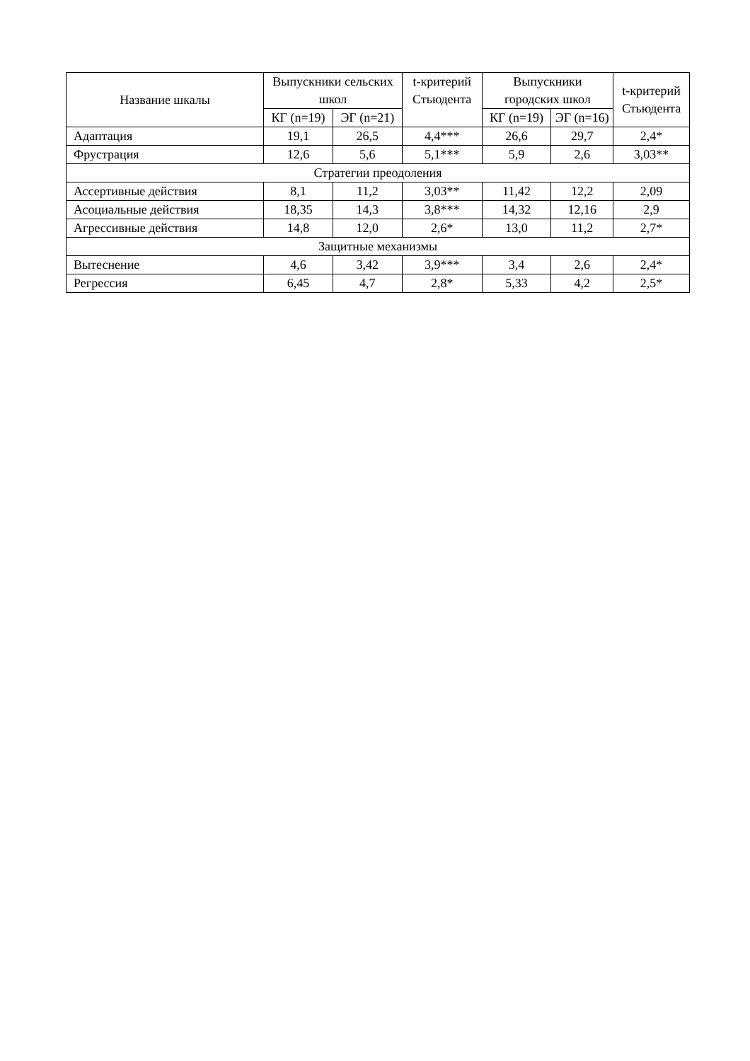| Название шкалы | Выпускники сельских школ | | t-критерий Стьюдента | Выпускники городских школ | | t-критерий Стьюдента |
| --- | --- | --- | --- | --- | --- | --- |
| | КГ (n=19) | ЭГ (n=21) | | КГ (n=19) | ЭГ (n=16) | |
| Адаптация | 19,1 | 26,5 | 4,4*** | 26,6 | 29,7 | 2,4* |
| Фрустрация | 12,6 | 5,6 | 5,1*** | 5,9 | 2,6 | 3,03** |
| Стратегии преодоления | | | | | | |
| Ассертивные действия | 8,1 | 11,2 | 3,03** | 11,42 | 12,2 | 2,09 |
| Асоциальные действия | 18,35 | 14,3 | 3,8*** | 14,32 | 12,16 | 2,9 |
| Агрессивные действия | 14,8 | 12,0 | 2,6* | 13,0 | 11,2 | 2,7* |
| Защитные механизмы | | | | | | |
| Вытеснение | 4,6 | 3,42 | 3,9*** | 3,4 | 2,6 | 2,4* |
| Регрессия | 6,45 | 4,7 | 2,8* | 5,33 | 4,2 | 2,5* |